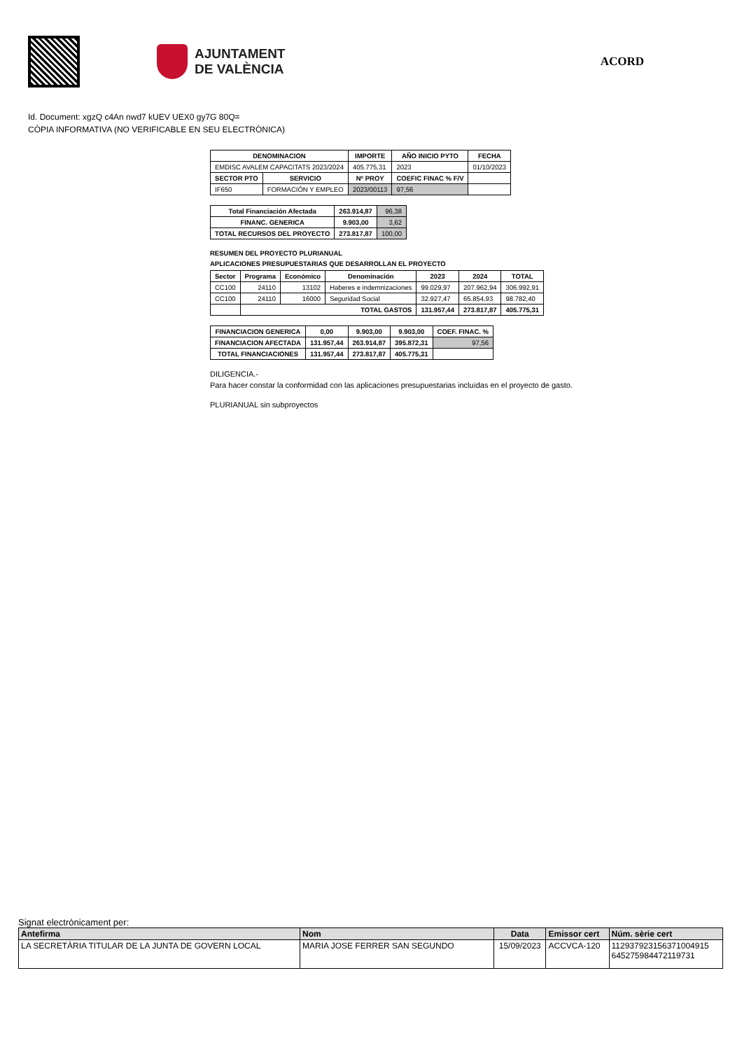AJUNTAMENT
DE VALÈNCIA
ACORD
Id. Document: xgzQ c4An nwd7 kUEV UEX0 gy7G 80Q=
CÒPIA INFORMATIVA (NO VERIFICABLE EN SEU ELECTRÒNICA)
| DENOMINACION | | IMPORTE | AÑO INICIO PYTO | FECHA |
| --- | --- | --- | --- | --- |
| EMDISC AVALEM CAPACITATS 2023/2024 | | 405.775,31 | 2023 | 01/10/2023 |
| SECTOR PTO | SERVICIO | Nº PROY | COEFIC FINAC % F/V | |
| IF650 | FORMACIÓN Y EMPLEO | 2023/00113 | 97,56 | |
| Total Financiación Afectada | 263.914,87 | 96,38 |
| FINANC. GENERICA | 9.903,00 | 3,62 |
| TOTAL RECURSOS DEL PROYECTO | 273.817,87 | 100,00 |
RESUMEN DEL PROYECTO PLURIANUAL
APLICACIONES PRESUPUESTARIAS QUE DESARROLLAN EL PROYECTO
| Sector | Programa | Económico | Denominación | 2023 | 2024 | TOTAL |
| --- | --- | --- | --- | --- | --- | --- |
| CC100 | 24110 | 13102 | Haberes e indemnizaciones | 99.029,97 | 207.962,94 | 306.992,91 |
| CC100 | 24110 | 16000 | Seguridad Social | 32.927,47 | 65.854,93 | 98.782,40 |
| | TOTAL GASTOS | | | 131.957,44 | 273.817,87 | 405.775,31 |
| FINANCIACION GENERICA | 0,00 | 9.903,00 | 9.903,00 | COEF. FINAC. % |
| --- | --- | --- | --- | --- |
| FINANCIACION AFECTADA | 131.957,44 | 263.914,87 | 395.872,31 | 97,56 |
| TOTAL FINANCIACIONES | 131.957,44 | 273.817,87 | 405.775,31 | |
DILIGENCIA.-
Para hacer constar la conformidad con las aplicaciones presupuestarias incluídas en el proyecto de gasto.
PLURIANUAL sin subproyectos
Signat electrònicament per:
| Antefirma | Nom | Data | Emissor cert | Núm. sèrie cert |
| LA SECRETÀRIA TITULAR DE LA JUNTA DE GOVERN LOCAL | MARIA JOSE FERRER SAN SEGUNDO | 15/09/2023 | ACCVCA-120 | 112937923156371004915 645275984472119731 |